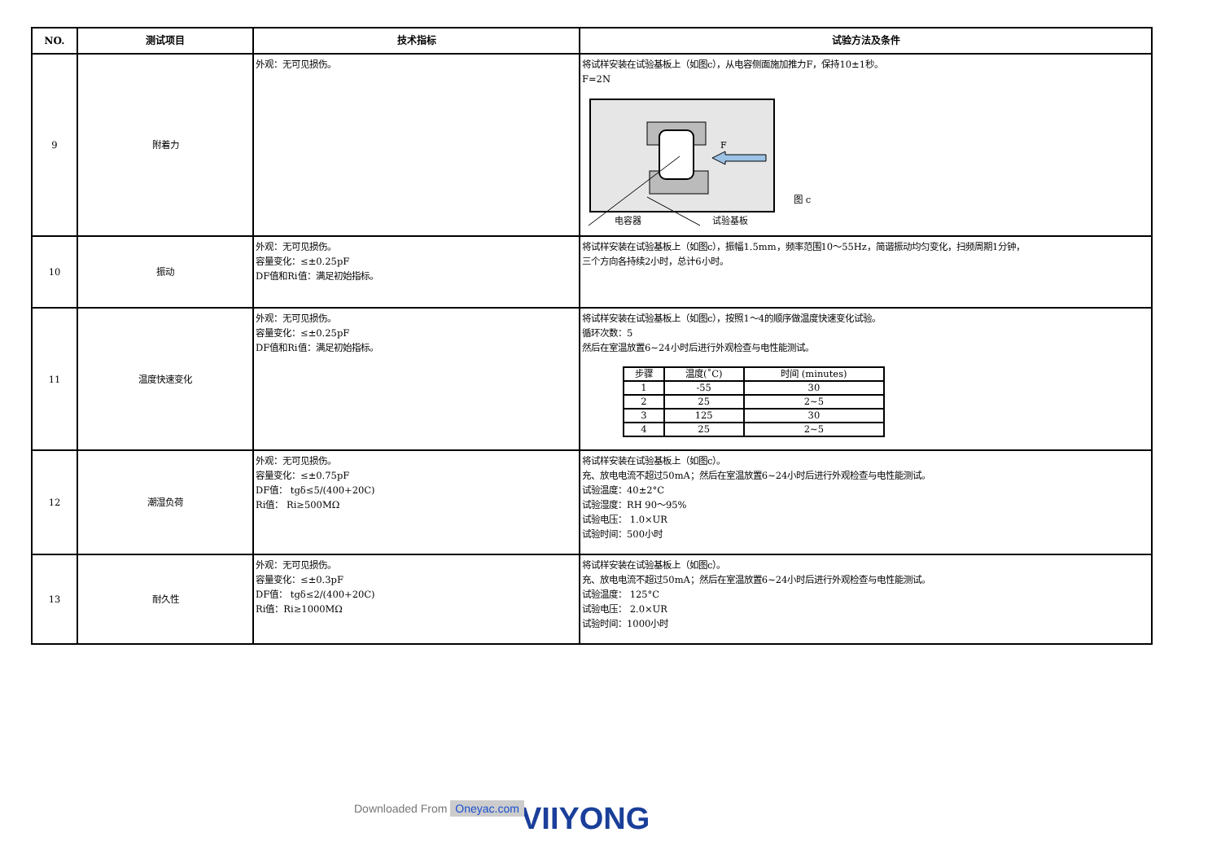| NO. | 测试项目 | 技术指标 | 试验方法及条件 |
| --- | --- | --- | --- |
| 9 | 附着力 | 外观：无可见损伤。 | 将试样安装在试验基板上（如图c），从电容侧面施加推力F，保持10±1秒。 F=2N F 电容器 试验基板 图 c |
| 10 | 振动 | 外观：无可见损伤。 容量变化：≤±0.25pF DF值和Ri值：满足初始指标。 | 将试样安装在试验基板上（如图c），振幅1.5mm，频率范围10～55Hz，简谐振动均匀变化，扫频周期1分钟， 三个方向各持续2小时，总计6小时。 |
| 11 | 温度快速变化 | 外观：无可见损伤。 容量变化：≤±0.25pF DF值和Ri值：满足初始指标。 | 将试样安装在试验基板上（如图c），按照1～4的顺序做温度快速变化试验。 循环次数：5 然后在室温放置6~24小时后进行外观检查与电性能测试。 / 步骤 / 温度(˚C) / 时间 (minutes) / / 1 / -55 / 30 / / 2 / 25 / 2~5 / / 3 / 125 / 30 / / 4 / 25 / 2~5 / |
| 12 | 潮湿负荷 | 外观：无可见损伤。 容量变化：≤±0.75pF DF值： tgδ≤5/(400+20C) Ri值： Ri≥500MΩ | 将试样安装在试验基板上（如图c）。 充、放电电流不超过50mA；然后在室温放置6~24小时后进行外观检查与电性能测试。 试验温度：40±2°C 试验湿度：RH 90～95% 试验电压： 1.0×UR 试验时间：500小时 |
| 13 | 耐久性 | 外观：无可见损伤。 容量变化：≤±0.3pF DF值： tgδ≤2/(400+20C) Ri值：Ri≥1000MΩ | 将试样安装在试验基板上（如图c）。 充、放电电流不超过50mA；然后在室温放置6~24小时后进行外观检查与电性能测试。 试验温度： 125°C 试验电压： 2.0×UR 试验时间：1000小时 |
VIIYONG
Downloaded From Oneyac.com